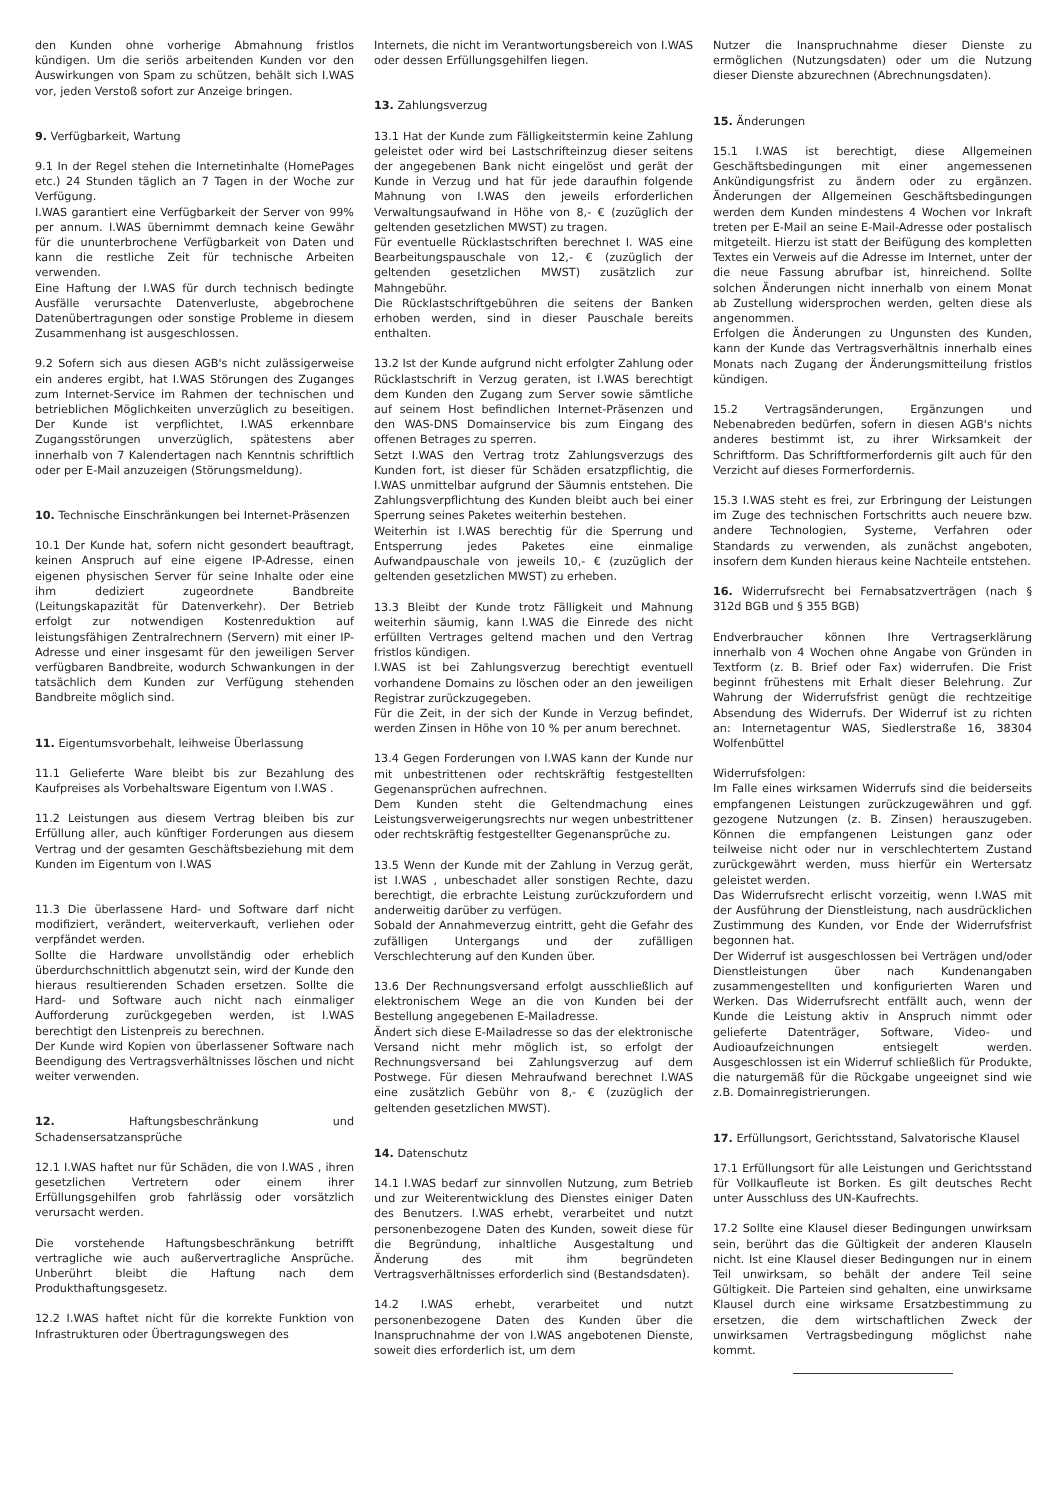den Kunden ohne vorherige Abmahnung fristlos kündigen. Um die seriös arbeitenden Kunden vor den Auswirkungen von Spam zu schützen, behält sich I.WAS vor, jeden Verstoß sofort zur Anzeige bringen.
9. Verfügbarkeit, Wartung
9.1 In der Regel stehen die Internetinhalte (HomePages etc.) 24 Stunden täglich an 7 Tagen in der Woche zur Verfügung.
I.WAS garantiert eine Verfügbarkeit der Server von 99% per annum. I.WAS übernimmt demnach keine Gewähr für die ununterbrochene Verfügbarkeit von Daten und kann die restliche Zeit für technische Arbeiten verwenden.
Eine Haftung der I.WAS für durch technisch bedingte Ausfälle verursachte Datenverluste, abgebrochene Datenübertragungen oder sonstige Probleme in diesem Zusammenhang ist ausgeschlossen.
9.2 Sofern sich aus diesen AGB's nicht zulässigerweise ein anderes ergibt, hat I.WAS Störungen des Zuganges zum Internet-Service im Rahmen der technischen und betrieblichen Möglichkeiten unverzüglich zu beseitigen. Der Kunde ist verpflichtet, I.WAS erkennbare Zugangsstörungen unverzüglich, spätestens aber innerhalb von 7 Kalendertagen nach Kenntnis schriftlich oder per E-Mail anzuzeigen (Störungsmeldung).
10. Technische Einschränkungen bei Internet-Präsenzen
10.1 Der Kunde hat, sofern nicht gesondert beauftragt, keinen Anspruch auf eine eigene IP-Adresse, einen eigenen physischen Server für seine Inhalte oder eine ihm dediziert zugeordnete Bandbreite (Leitungskapazität für Datenverkehr). Der Betrieb erfolgt zur notwendigen Kostenreduktion auf leistungsfähigen Zentralrechnern (Servern) mit einer IP- Adresse und einer insgesamt für den jeweiligen Server verfügbaren Bandbreite, wodurch Schwankungen in der tatsächlich dem Kunden zur Verfügung stehenden Bandbreite möglich sind.
11. Eigentumsvorbehalt, leihweise Überlassung
11.1 Gelieferte Ware bleibt bis zur Bezahlung des Kaufpreises als Vorbehaltsware Eigentum von I.WAS .
11.2 Leistungen aus diesem Vertrag bleiben bis zur Erfüllung aller, auch künftiger Forderungen aus diesem Vertrag und der gesamten Geschäftsbeziehung mit dem Kunden im Eigentum von I.WAS
11.3 Die überlassene Hard- und Software darf nicht modifiziert, verändert, weiterverkauft, verliehen oder verpfändet werden.
Sollte die Hardware unvollständig oder erheblich überdurchschnittlich abgenutzt sein, wird der Kunde den hieraus resultierenden Schaden ersetzen. Sollte die Hard- und Software auch nicht nach einmaliger Aufforderung zurückgegeben werden, ist I.WAS berechtigt den Listenpreis zu berechnen.
Der Kunde wird Kopien von überlassener Software nach Beendigung des Vertragsverhältnisses löschen und nicht weiter verwenden.
12. Haftungsbeschränkung und Schadensersatzansprüche
12.1 I.WAS haftet nur für Schäden, die von I.WAS , ihren gesetzlichen Vertretern oder einem ihrer Erfüllungsgehilfen grob fahrlässig oder vorsätzlich verursacht werden.
Die vorstehende Haftungsbeschränkung betrifft vertragliche wie auch außervertragliche Ansprüche. Unberührt bleibt die Haftung nach dem Produkthaftungsgesetz.
12.2 I.WAS haftet nicht für die korrekte Funktion von Infrastrukturen oder Übertragungswegen des
Internets, die nicht im Verantwortungsbereich von I.WAS oder dessen Erfüllungsgehilfen liegen.
13. Zahlungsverzug
13.1 Hat der Kunde zum Fälligkeitstermin keine Zahlung geleistet oder wird bei Lastschrifteinzug dieser seitens der angegebenen Bank nicht eingelöst und gerät der Kunde in Verzug und hat für jede daraufhin folgende Mahnung von I.WAS den jeweils erforderlichen Verwaltungsaufwand in Höhe von 8,- € (zuzüglich der geltenden gesetzlichen MWST) zu tragen.
Für eventuelle Rücklastschriften berechnet I. WAS eine Bearbeitungspauschale von 12,- € (zuzüglich der geltenden gesetzlichen MWST) zusätzlich zur Mahngebühr.
Die Rücklastschriftgebühren die seitens der Banken erhoben werden, sind in dieser Pauschale bereits enthalten.
13.2 Ist der Kunde aufgrund nicht erfolgter Zahlung oder Rücklastschrift in Verzug geraten, ist I.WAS berechtigt dem Kunden den Zugang zum Server sowie sämtliche auf seinem Host befindlichen Internet-Präsenzen und den WAS-DNS Domainservice bis zum Eingang des offenen Betrages zu sperren.
Setzt I.WAS den Vertrag trotz Zahlungsverzugs des Kunden fort, ist dieser für Schäden ersatzpflichtig, die I.WAS unmittelbar aufgrund der Säumnis entstehen. Die Zahlungsverpflichtung des Kunden bleibt auch bei einer Sperrung seines Paketes weiterhin bestehen.
Weiterhin ist I.WAS berechtig für die Sperrung und Entsperrung jedes Paketes eine einmalige Aufwandpauschale von jeweils 10,- € (zuzüglich der geltenden gesetzlichen MWST) zu erheben.
13.3 Bleibt der Kunde trotz Fälligkeit und Mahnung weiterhin säumig, kann I.WAS die Einrede des nicht erfüllten Vertrages geltend machen und den Vertrag fristlos kündigen.
I.WAS ist bei Zahlungsverzug berechtigt eventuell vorhandene Domains zu löschen oder an den jeweiligen Registrar zurückzugegeben.
Für die Zeit, in der sich der Kunde in Verzug befindet, werden Zinsen in Höhe von 10 % per anum berechnet.
13.4 Gegen Forderungen von I.WAS kann der Kunde nur mit unbestrittenen oder rechtskräftig festgestellten Gegenansprüchen aufrechnen.
Dem Kunden steht die Geltendmachung eines Leistungsverweigerungsrechts nur wegen unbestrittener oder rechtskräftig festgestellter Gegenansprüche zu.
13.5 Wenn der Kunde mit der Zahlung in Verzug gerät, ist I.WAS , unbeschadet aller sonstigen Rechte, dazu berechtigt, die erbrachte Leistung zurückzufordern und anderweitig darüber zu verfügen.
Sobald der Annahmeverzug eintritt, geht die Gefahr des zufälligen Untergangs und der zufälligen Verschlechterung auf den Kunden über.
13.6 Der Rechnungsversand erfolgt ausschließlich auf elektronischem Wege an die von Kunden bei der Bestellung angegebenen E-Mailadresse.
Ändert sich diese E-Mailadresse so das der elektronische Versand nicht mehr möglich ist, so erfolgt der Rechnungsversand bei Zahlungsverzug auf dem Postwege. Für diesen Mehraufwand berechnet I.WAS eine zusätzlich Gebühr von 8,- € (zuzüglich der geltenden gesetzlichen MWST).
14. Datenschutz
14.1 I.WAS bedarf zur sinnvollen Nutzung, zum Betrieb und zur Weiterentwicklung des Dienstes einiger Daten des Benutzers. I.WAS erhebt, verarbeitet und nutzt personenbezogene Daten des Kunden, soweit diese für die Begründung, inhaltliche Ausgestaltung und Änderung des mit ihm begründeten Vertragsverhältnisses erforderlich sind (Bestandsdaten).
14.2 I.WAS erhebt, verarbeitet und nutzt personenbezogene Daten des Kunden über die Inanspruchnahme der von I.WAS angebotenen Dienste, soweit dies erforderlich ist, um dem
Nutzer die Inanspruchnahme dieser Dienste zu ermöglichen (Nutzungsdaten) oder um die Nutzung dieser Dienste abzurechnen (Abrechnungsdaten).
15. Änderungen
15.1 I.WAS ist berechtigt, diese Allgemeinen Geschäftsbedingungen mit einer angemessenen Ankündigungsfrist zu ändern oder zu ergänzen. Änderungen der Allgemeinen Geschäftsbedingungen werden dem Kunden mindestens 4 Wochen vor Inkraft treten per E-Mail an seine E-Mail-Adresse oder postalisch mitgeteilt. Hierzu ist statt der Beifügung des kompletten Textes ein Verweis auf die Adresse im Internet, unter der die neue Fassung abrufbar ist, hinreichend. Sollte solchen Änderungen nicht innerhalb von einem Monat ab Zustellung widersprochen werden, gelten diese als angenommen.
Erfolgen die Änderungen zu Ungunsten des Kunden, kann der Kunde das Vertragsverhältnis innerhalb eines Monats nach Zugang der Änderungsmitteilung fristlos kündigen.
15.2 Vertragsänderungen, Ergänzungen und Nebenabreden bedürfen, sofern in diesen AGB's nichts anderes bestimmt ist, zu ihrer Wirksamkeit der Schriftform. Das Schriftformerfordernis gilt auch für den Verzicht auf dieses Formerfordernis.
15.3 I.WAS steht es frei, zur Erbringung der Leistungen im Zuge des technischen Fortschritts auch neuere bzw. andere Technologien, Systeme, Verfahren oder Standards zu verwenden, als zunächst angeboten, insofern dem Kunden hieraus keine Nachteile entstehen.
16. Widerrufsrecht bei Fernabsatzverträgen (nach § 312d BGB und § 355 BGB)
Endverbraucher können Ihre Vertragserklärung innerhalb von 4 Wochen ohne Angabe von Gründen in Textform (z. B. Brief oder Fax) widerrufen. Die Frist beginnt frühestens mit Erhalt dieser Belehrung. Zur Wahrung der Widerrufsfrist genügt die rechtzeitige Absendung des Widerrufs. Der Widerruf ist zu richten an: Internetagentur WAS, Siedlerstraße 16, 38304 Wolfenbüttel
Widerrufsfolgen:
Im Falle eines wirksamen Widerrufs sind die beiderseits empfangenen Leistungen zurückzugewähren und ggf. gezogene Nutzungen (z. B. Zinsen) herauszugeben. Können die empfangenen Leistungen ganz oder teilweise nicht oder nur in verschlechtertem Zustand zurückgewährt werden, muss hierfür ein Wertersatz geleistet werden.
Das Widerrufsrecht erlischt vorzeitig, wenn I.WAS mit der Ausführung der Dienstleistung, nach ausdrücklichen Zustimmung des Kunden, vor Ende der Widerrufsfrist begonnen hat.
Der Widerruf ist ausgeschlossen bei Verträgen und/oder Dienstleistungen über nach Kundenangaben zusammengestellten und konfigurierten Waren und Werken. Das Widerrufsrecht entfällt auch, wenn der Kunde die Leistung aktiv in Anspruch nimmt oder gelieferte Datenträger, Software, Video- und Audioaufzeichnungen entsiegelt werden. Ausgeschlossen ist ein Widerruf schließlich für Produkte, die naturgemäß für die Rückgabe ungeeignet sind wie z.B. Domainregistrierungen.
17. Erfüllungsort, Gerichtsstand, Salvatorische Klausel
17.1 Erfüllungsort für alle Leistungen und Gerichtsstand für Vollkaufleute ist Borken. Es gilt deutsches Recht unter Ausschluss des UN-Kaufrechts.
17.2 Sollte eine Klausel dieser Bedingungen unwirksam sein, berührt das die Gültigkeit der anderen Klauseln nicht. Ist eine Klausel dieser Bedingungen nur in einem Teil unwirksam, so behält der andere Teil seine Gültigkeit. Die Parteien sind gehalten, eine unwirksame Klausel durch eine wirksame Ersatzbestimmung zu ersetzen, die dem wirtschaftlichen Zweck der unwirksamen Vertragsbedingung möglichst nahe kommt.